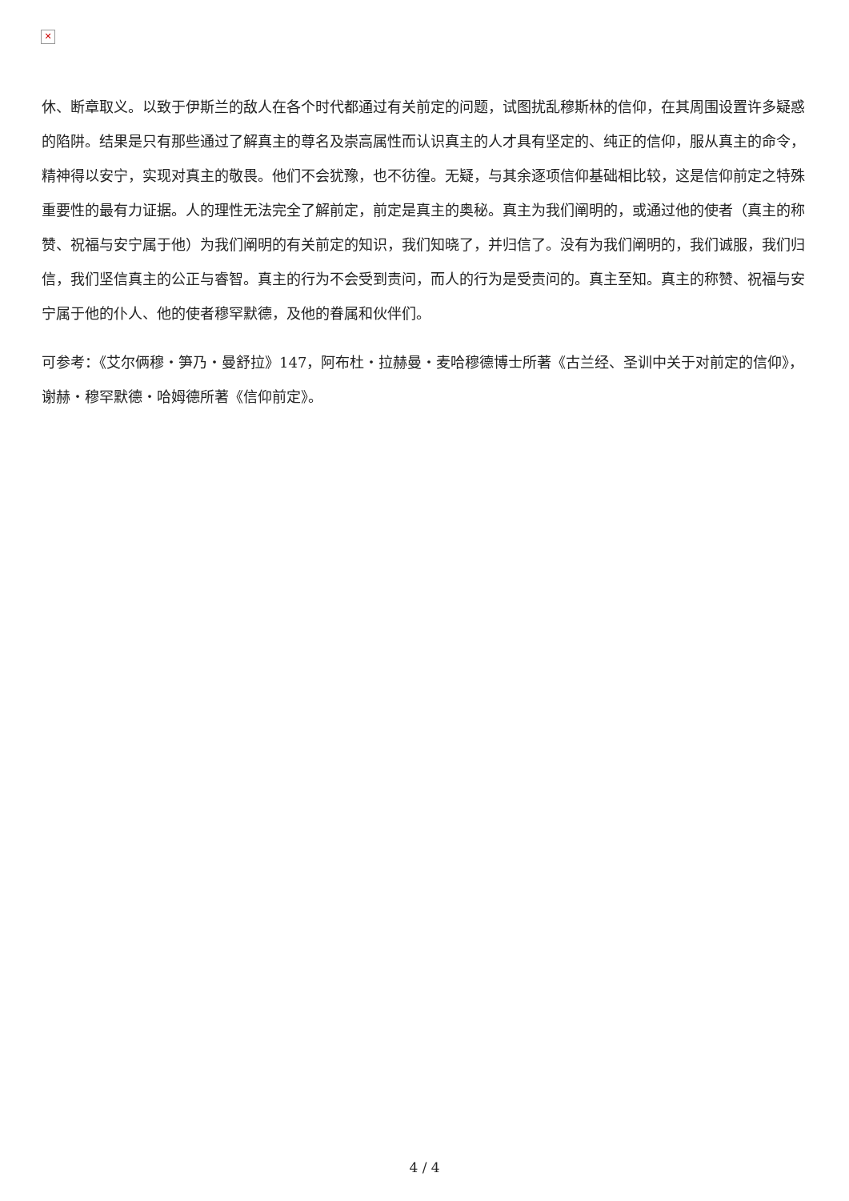✕
休、断章取义。以致于伊斯兰的敌人在各个时代都通过有关前定的问题，试图扰乱穆斯林的信仰，在其周围设置许多疑惑的陷阱。结果是只有那些通过了解真主的尊名及崇高属性而认识真主的人才具有坚定的、纯正的信仰，服从真主的命令，精神得以安宁，实现对真主的敬畏。他们不会犹豫，也不彷徨。无疑，与其余逐项信仰基础相比较，这是信仰前定之特殊重要性的最有力证据。人的理性无法完全了解前定，前定是真主的奥秘。真主为我们阐明的，或通过他的使者（真主的称赞、祝福与安宁属于他）为我们阐明的有关前定的知识，我们知晓了，并归信了。没有为我们阐明的，我们诚服，我们归信，我们坚信真主的公正与睿智。真主的行为不会受到责问，而人的行为是受责问的。真主至知。真主的称赞、祝福与安宁属于他的仆人、他的使者穆罕默德，及他的眷属和伙伴们。
可参考：《艾尔俩穆・笋乃・曼舒拉》147，阿布杜・拉赫曼・麦哈穆德博士所著《古兰经、圣训中关于对前定的信仰》，谢赫・穆罕默德・哈姆德所著《信仰前定》。
4 / 4